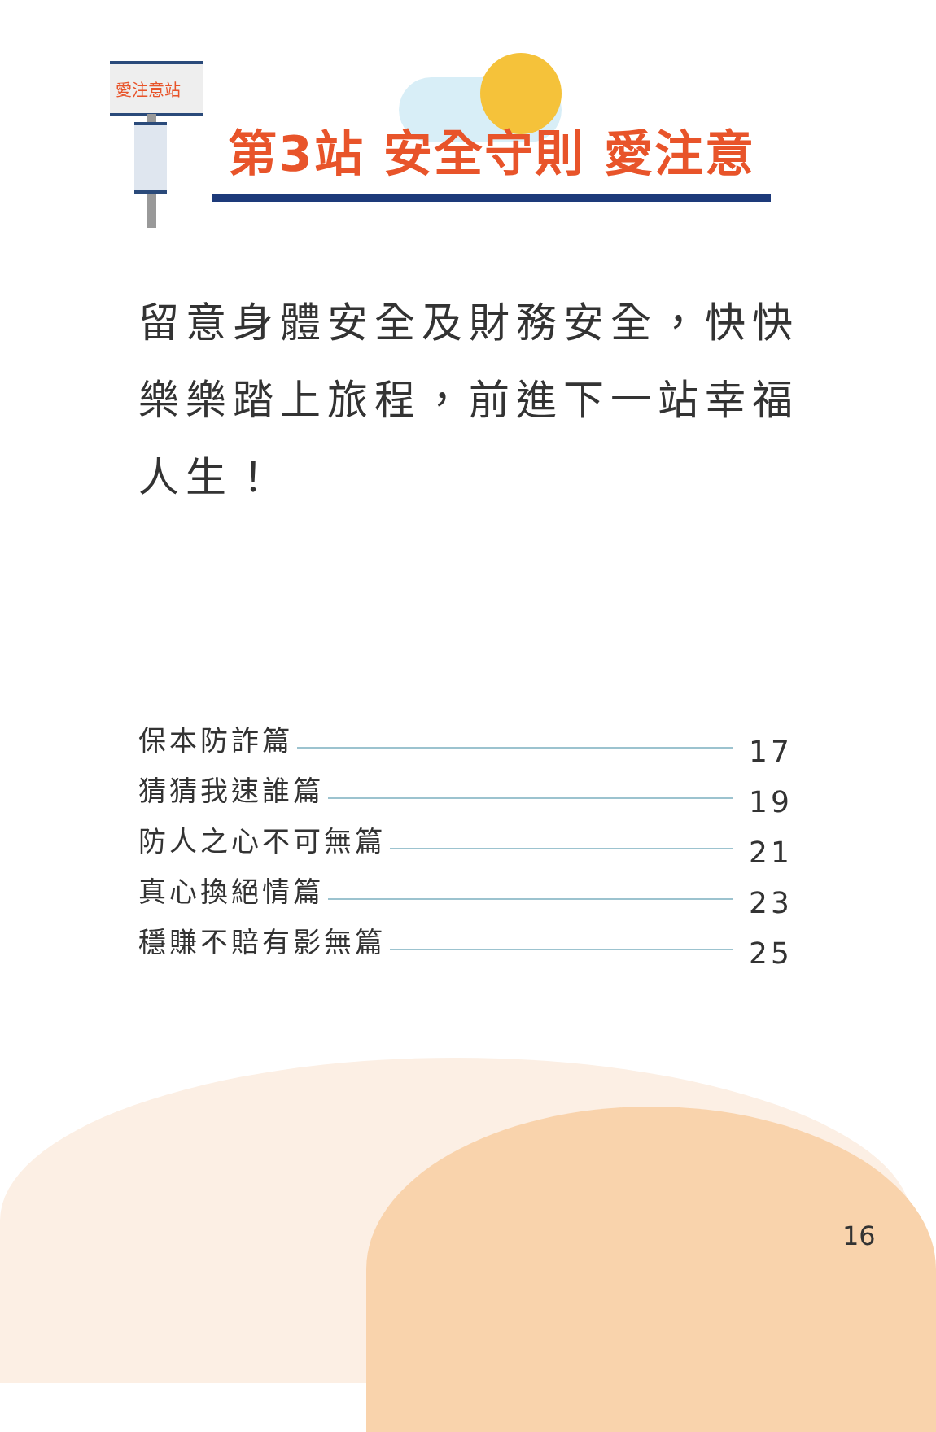愛注意站
第3站 安全守則 愛注意
留意身體安全及財務安全，快快樂樂踏上旅程，前進下一站幸福人生！
保本防詐篇 17
猜猜我速誰篇 19
防人之心不可無篇 21
真心換絕情篇 23
穩賺不賠有影無篇 25
16